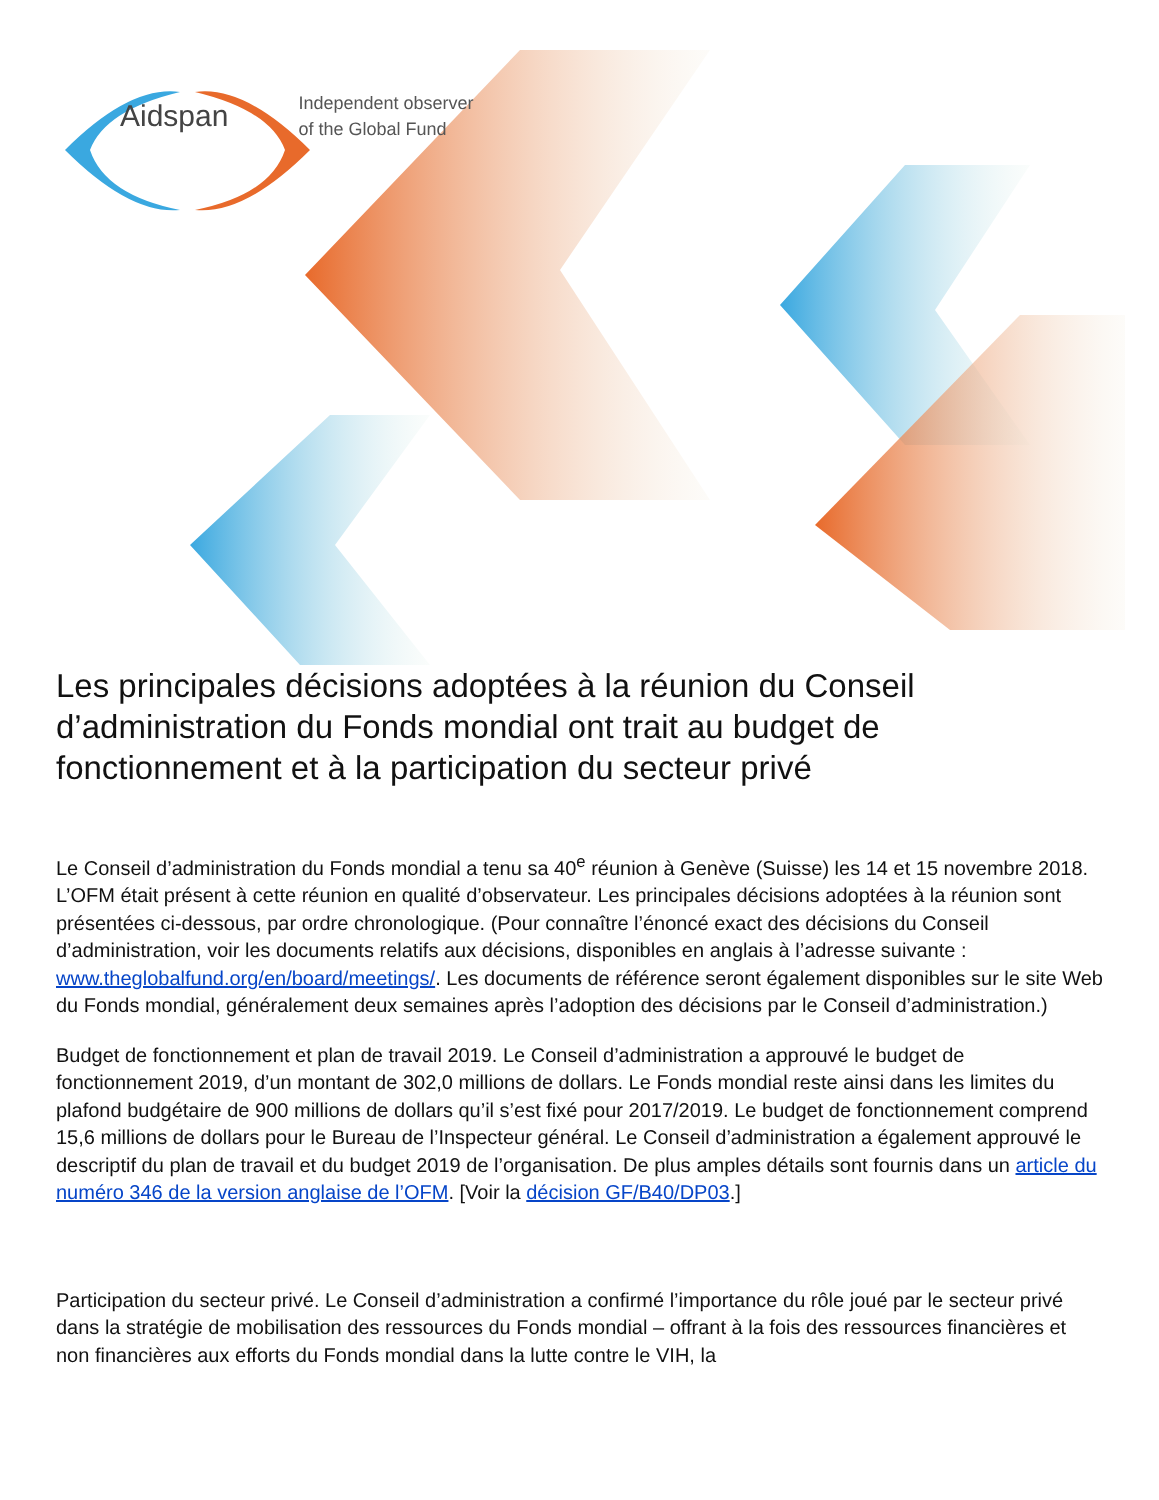Aidspan Independent observer
of the Global Fund
Les principales décisions adoptées à la réunion du Conseil d’administration du Fonds mondial ont trait au budget de fonctionnement et à la participation du secteur privé
Le Conseil d’administration du Fonds mondial a tenu sa 40<sup>e</sup> réunion à Genève (Suisse) les 14 et 15 novembre 2018. L’OFM était présent à cette réunion en qualité d’observateur. Les principales décisions adoptées à la réunion sont présentées ci-dessous, par ordre chronologique. (Pour connaître l’énoncé exact des décisions du Conseil d’administration, voir les documents relatifs aux décisions, disponibles en anglais à l’adresse suivante : www.theglobalfund.org/en/board/meetings/. Les documents de référence seront également disponibles sur le site Web du Fonds mondial, généralement deux semaines après l’adoption des décisions par le Conseil d’administration.)
Budget de fonctionnement et plan de travail 2019. Le Conseil d’administration a approuvé le budget de fonctionnement 2019, d’un montant de 302,0 millions de dollars. Le Fonds mondial reste ainsi dans les limites du plafond budgétaire de 900 millions de dollars qu’il s’est fixé pour 2017/2019. Le budget de fonctionnement comprend 15,6 millions de dollars pour le Bureau de l’Inspecteur général. Le Conseil d’administration a également approuvé le descriptif du plan de travail et du budget 2019 de l’organisation. De plus amples détails sont fournis dans un article du numéro 346 de la version anglaise de l’OFM. [Voir la décision GF/B40/DP03.]
Participation du secteur privé. Le Conseil d’administration a confirmé l’importance du rôle joué par le secteur privé dans la stratégie de mobilisation des ressources du Fonds mondial – offrant à la fois des ressources financières et non financières aux efforts du Fonds mondial dans la lutte contre le VIH, la